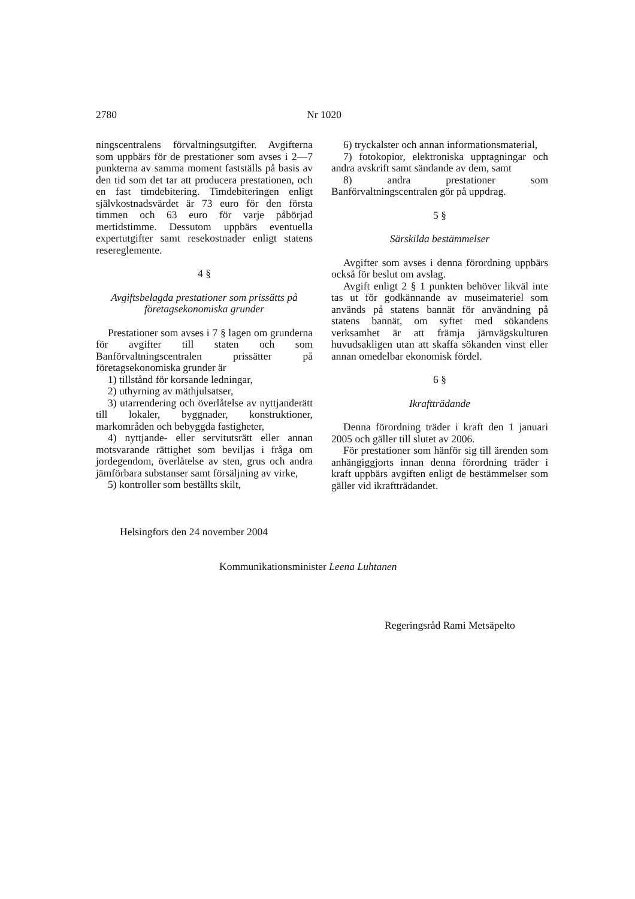2780 Nr 1020
ningscentralens förvaltningsutgifter. Avgifterna som uppbärs för de prestationer som avses i 2—7 punkterna av samma moment fastställs på basis av den tid som det tar att producera prestationen, och en fast timdebitering. Timdebiteringen enligt självkostnadsvärdet är 73 euro för den första timmen och 63 euro för varje påbörjad mertidstimme. Dessutom uppbärs eventuella expertutgifter samt resekostnader enligt statens resereglemente.
4 §
Avgiftsbelagda prestationer som prissätts på företagsekonomiska grunder
Prestationer som avses i 7 § lagen om grunderna för avgifter till staten och som Banförvaltningscentralen prissätter på företagsekonomiska grunder är
1) tillstånd för korsande ledningar,
2) uthyrning av mäthjulsatser,
3) utarrendering och överlåtelse av nyttjanderätt till lokaler, byggnader, konstruktioner, markområden och bebyggda fastigheter,
4) nyttjande- eller servitutsrätt eller annan motsvarande rättighet som beviljas i fråga om jordegendom, överlåtelse av sten, grus och andra jämförbara substanser samt försäljning av virke,
5) kontroller som beställts skilt,
6) tryckalster och annan informationsmaterial,
7) fotokopior, elektroniska upptagningar och andra avskrift samt sändande av dem, samt
8) andra prestationer som Banförvaltningscentralen gör på uppdrag.
5 §
Särskilda bestämmelser
Avgifter som avses i denna förordning uppbärs också för beslut om avslag.
Avgift enligt 2 § 1 punkten behöver likväl inte tas ut för godkännande av museimateriel som används på statens bannät för användning på statens bannät, om syftet med sökandens verksamhet är att främja järnvägskulturen huvudsakligen utan att skaffa sökanden vinst eller annan omedelbar ekonomisk fördel.
6 §
Ikraftträdande
Denna förordning träder i kraft den 1 januari 2005 och gäller till slutet av 2006.
För prestationer som hänför sig till ärenden som anhängiggjorts innan denna förordning träder i kraft uppbärs avgiften enligt de bestämmelser som gäller vid ikraftträdandet.
Helsingfors den 24 november 2004
Kommunikationsminister Leena Luhtanen
Regeringsråd Rami Metsäpelto